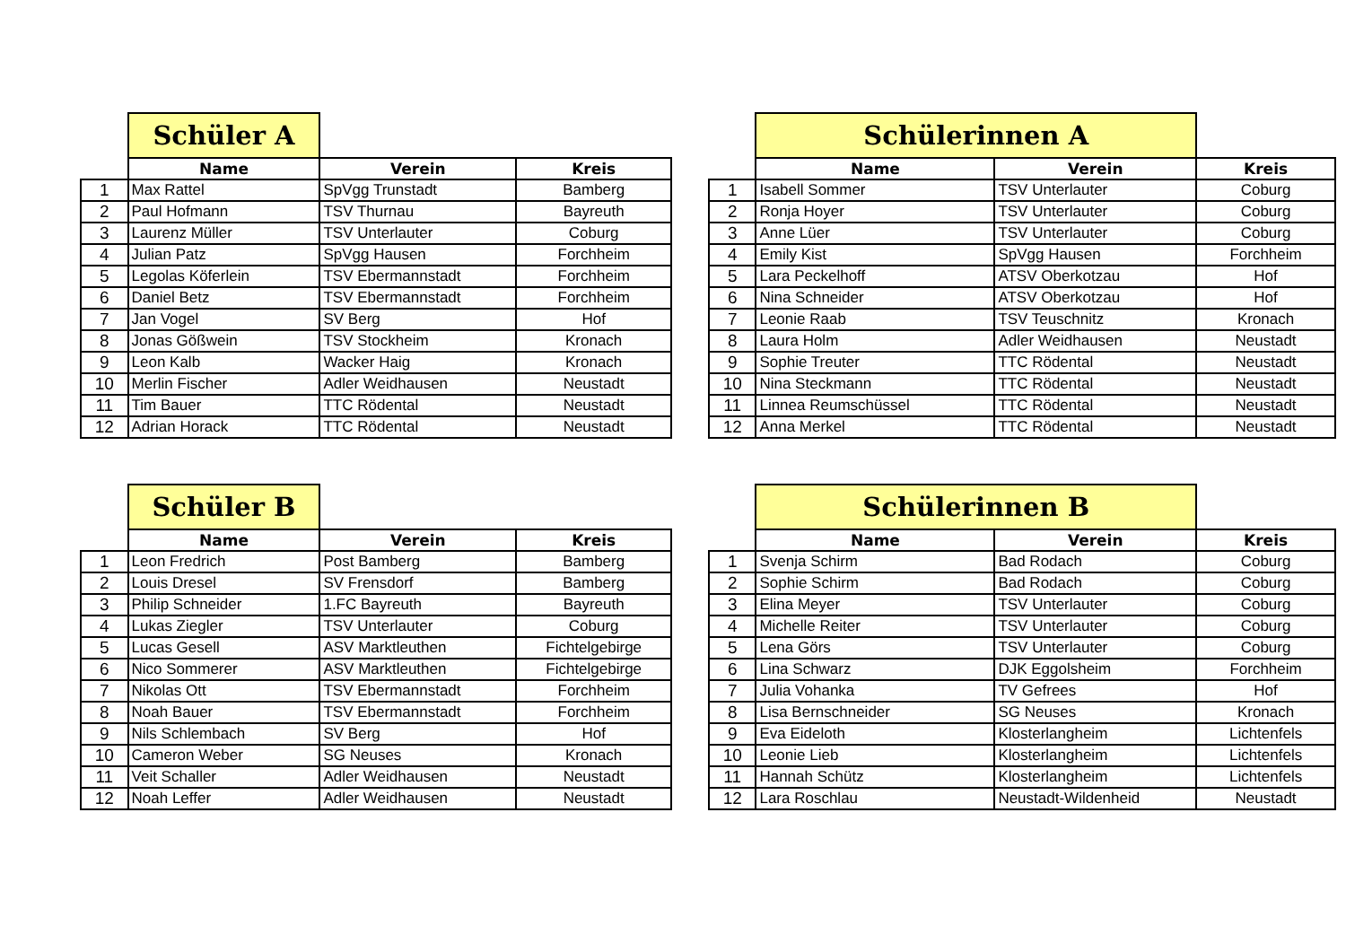| | Schüler A | | |
| | Name | Verein | Kreis |
| 1 | Max Rattel | SpVgg Trunstadt | Bamberg |
| 2 | Paul Hofmann | TSV Thurnau | Bayreuth |
| 3 | Laurenz Müller | TSV Unterlauter | Coburg |
| 4 | Julian Patz | SpVgg Hausen | Forchheim |
| 5 | Legolas Köferlein | TSV Ebermannstadt | Forchheim |
| 6 | Daniel Betz | TSV Ebermannstadt | Forchheim |
| 7 | Jan Vogel | SV Berg | Hof |
| 8 | Jonas Gößwein | TSV Stockheim | Kronach |
| 9 | Leon Kalb | Wacker Haig | Kronach |
| 10 | Merlin Fischer | Adler Weidhausen | Neustadt |
| 11 | Tim Bauer | TTC Rödental | Neustadt |
| 12 | Adrian Horack | TTC Rödental | Neustadt |
| | Schülerinnen A | | |
| | Name | Verein | Kreis |
| 1 | Isabell Sommer | TSV Unterlauter | Coburg |
| 2 | Ronja Hoyer | TSV Unterlauter | Coburg |
| 3 | Anne Lüer | TSV Unterlauter | Coburg |
| 4 | Emily Kist | SpVgg Hausen | Forchheim |
| 5 | Lara Peckelhoff | ATSV Oberkotzau | Hof |
| 6 | Nina Schneider | ATSV Oberkotzau | Hof |
| 7 | Leonie Raab | TSV Teuschnitz | Kronach |
| 8 | Laura Holm | Adler Weidhausen | Neustadt |
| 9 | Sophie Treuter | TTC Rödental | Neustadt |
| 10 | Nina Steckmann | TTC Rödental | Neustadt |
| 11 | Linnea Reumschüssel | TTC Rödental | Neustadt |
| 12 | Anna Merkel | TTC Rödental | Neustadt |
| | Schüler B | | |
| | Name | Verein | Kreis |
| 1 | Leon Fredrich | Post Bamberg | Bamberg |
| 2 | Louis Dresel | SV Frensdorf | Bamberg |
| 3 | Philip Schneider | 1.FC Bayreuth | Bayreuth |
| 4 | Lukas Ziegler | TSV Unterlauter | Coburg |
| 5 | Lucas Gesell | ASV Marktleuthen | Fichtelgebirge |
| 6 | Nico Sommerer | ASV Marktleuthen | Fichtelgebirge |
| 7 | Nikolas Ott | TSV Ebermannstadt | Forchheim |
| 8 | Noah Bauer | TSV Ebermannstadt | Forchheim |
| 9 | Nils Schlembach | SV Berg | Hof |
| 10 | Cameron Weber | SG Neuses | Kronach |
| 11 | Veit Schaller | Adler Weidhausen | Neustadt |
| 12 | Noah Leffer | Adler Weidhausen | Neustadt |
| | Schülerinnen B | | |
| | Name | Verein | Kreis |
| 1 | Svenja Schirm | Bad Rodach | Coburg |
| 2 | Sophie Schirm | Bad Rodach | Coburg |
| 3 | Elina Meyer | TSV Unterlauter | Coburg |
| 4 | Michelle Reiter | TSV Unterlauter | Coburg |
| 5 | Lena Görs | TSV Unterlauter | Coburg |
| 6 | Lina Schwarz | DJK Eggolsheim | Forchheim |
| 7 | Julia Vohanka | TV Gefrees | Hof |
| 8 | Lisa Bernschneider | SG Neuses | Kronach |
| 9 | Eva Eideloth | Klosterlangheim | Lichtenfels |
| 10 | Leonie Lieb | Klosterlangheim | Lichtenfels |
| 11 | Hannah Schütz | Klosterlangheim | Lichtenfels |
| 12 | Lara Roschlau | Neustadt-Wildenheid | Neustadt |